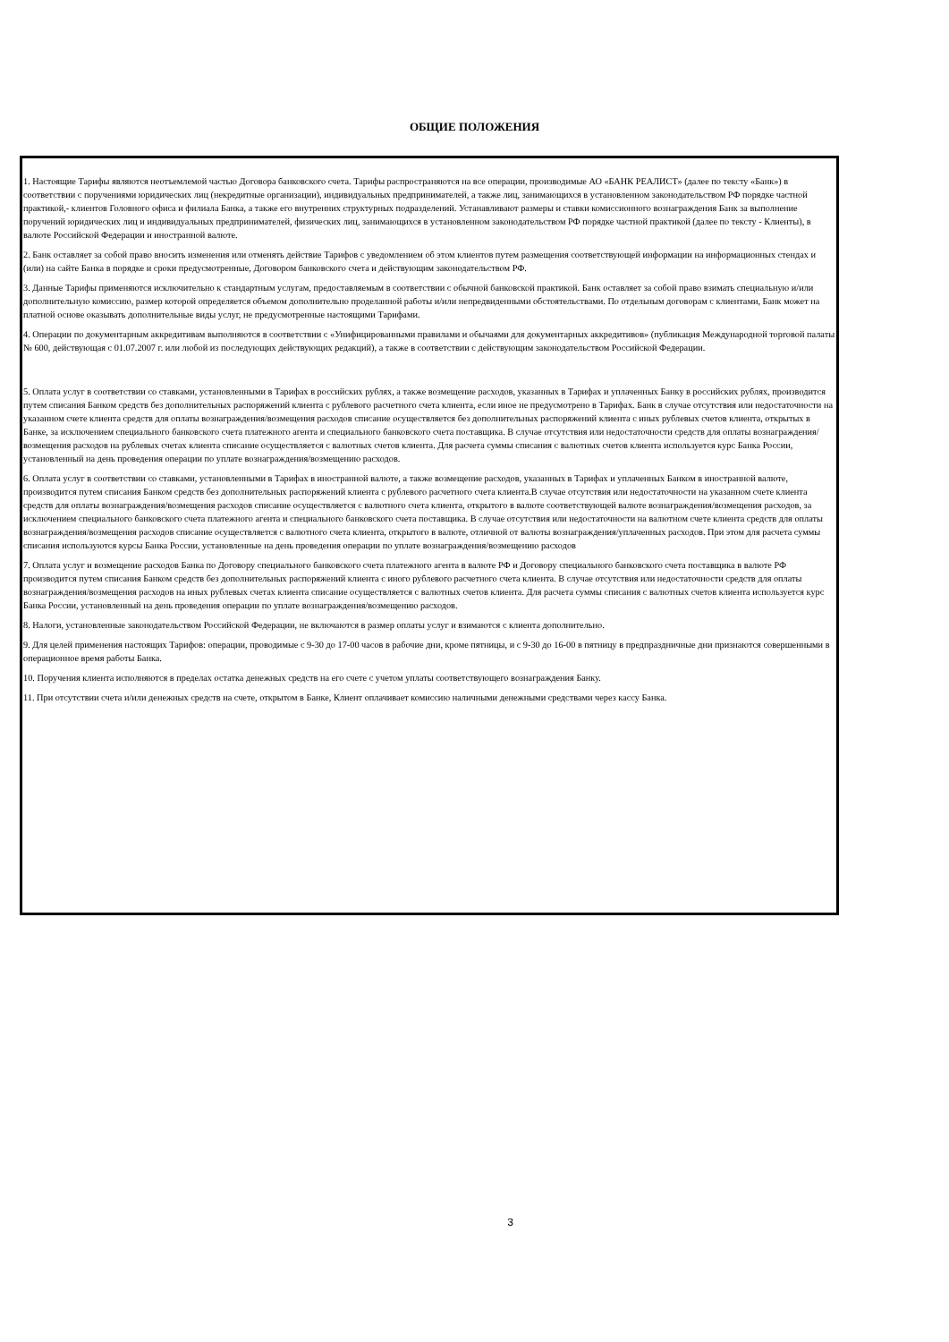ОБЩИЕ ПОЛОЖЕНИЯ
1. Настоящие Тарифы являются неотъемлемой частью Договора банковского счета. Тарифы распространяются на все операции, производимые АО «БАНК РЕАЛИСТ» (далее по тексту «Банк») в соответствии с поручениями юридических лиц (некредитные организации), индивидуальных предпринимателей, а также лиц, занимающихся в установленном законодательством РФ порядке частной практикой,- клиентов Головного офиса и филиала Банка, а также его внутренних структурных подразделений. Устанавливают размеры и ставки комиссионного вознаграждения Банк за выполнение поручений юридических лиц и индивидуальных предпринимателей, физических лиц, занимающихся в установленном законодательством РФ порядке частной практикой (далее по тексту - Клиенты), в валюте Российской Федерации и иностранной валюте.
2. Банк оставляет за собой право вносить изменения или отменять действие Тарифов с уведомлением об этом клиентов путем размещения соответствующей информации на информационных стендах и (или) на сайте Банка в порядке и сроки предусмотренные, Договором банковского счета и действующим законодательством РФ.
3. Данные Тарифы применяются исключительно к стандартным услугам, предоставляемым в соответствии с обычной банковской практикой. Банк оставляет за собой право взимать специальную и/или дополнительную комиссию, размер которой определяется объемом дополнительно проделанной работы и/или непредвиденными обстоятельствами. По отдельным договорам с клиентами, Банк может на платной основе оказывать дополнительные виды услуг, не предусмотренные настоящими Тарифами.
4. Операции по документарным аккредитивам выполняются в соответствии с «Унифицированными правилами и обычаями для документарных аккредитивов» (публикация Международной торговой палаты № 600, действующая с 01.07.2007 г. или любой из последующих действующих редакций), а также в соответствии с действующим законодательством Российской Федерации.
5. Оплата услуг в соответствии со ставками, установленными в Тарифах в российских рублях, а также возмещение расходов, указанных в Тарифах и уплаченных Банку в российских рублях, производится путем списания Банком средств без дополнительных распоряжений клиента с рублевого расчетного счета клиента, если иное не предусмотрено в Тарифах. Банк в случае отсутствия или недостаточности на указанном счете клиента средств для оплаты вознаграждения/возмещения расходов списание осуществляется без дополнительных распоряжений клиента с иных рублевых счетов клиента, открытых в Банке, за исключением специального банковского счета платежного агента и специального банковского счета поставщика. В случае отсутствия или недостаточности средств для оплаты вознаграждения/возмещения расходов на рублевых счетах клиента списание осуществляется с валютных счетов клиента. Для расчета суммы списания с валютных счетов клиента используется курс Банка России, установленный на день проведения операции по уплате вознаграждения/возмещению расходов.
6. Оплата услуг в соответствии со ставками, установленными в Тарифах в иностранной валюте, а также возмещение расходов, указанных в Тарифах и уплаченных Банком в иностранной валюте, производится путем списания Банком средств без дополнительных распоряжений клиента с рублевого расчетного счета клиента.В случае отсутствия или недостаточности на указанном счете клиента средств для оплаты вознаграждения/возмещения расходов списание осуществляется с валютного счета клиента, открытого в валюте соответствующей валюте вознаграждения/возмещения расходов, за исключением специального банковского счета платежного агента и специального банковского счета поставщика. В случае отсутствия или недостаточности на валютном счете клиента средств для оплаты вознаграждения/возмещения расходов списание осуществляется с валютного счета клиента, открытого в валюте, отличной от валюты вознаграждения/уплаченных расходов. При этом для расчета суммы списания используются курсы Банка России, установленные на день проведения операции по уплате вознаграждения/возмещению расходов
7. Оплата услуг и возмещение расходов Банка по Договору специального банковского счета платежного агента в валюте РФ и Договору специального банковского счета поставщика в валюте РФ производится путем списания Банком средств без дополнительных распоряжений клиента с иного рублевого расчетного счета клиента. В случае отсутствия или недостаточности средств для оплаты вознаграждения/возмещения расходов на иных рублевых счетах клиента списание осуществляется с валютных счетов клиента. Для расчета суммы списания с валютных счетов клиента используется курс Банка России, установленный на день проведения операции по уплате вознаграждения/возмещению расходов.
8. Налоги, установленные законодательством Российской Федерации, не включаются в размер оплаты услуг и взимаются с клиента дополнительно.
9. Для целей применения настоящих Тарифов: операции, проводимые с 9-30 до 17-00 часов в рабочие дни, кроме пятницы, и с 9-30 до 16-00 в пятницу в предпраздничные дни признаются совершенными в операционное время работы Банка.
10. Поручения клиента исполняются в пределах остатка денежных средств на его счете с учетом уплаты соответствующего вознаграждения Банку.
11. При отсутствии счета и/или денежных средств на счете, открытом в Банке, Клиент оплачивает комиссию наличными денежными средствами через кассу Банка.
3